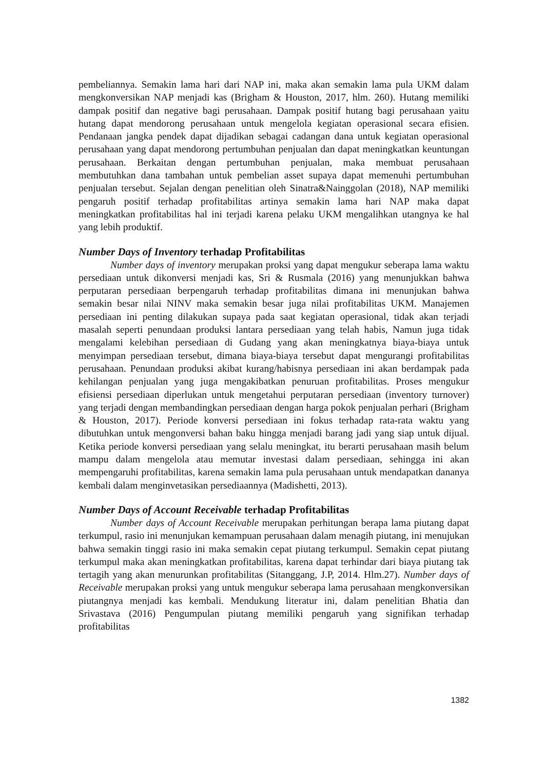pembeliannya. Semakin lama hari dari NAP ini, maka akan semakin lama pula UKM dalam mengkonversikan NAP menjadi kas (Brigham & Houston, 2017, hlm. 260). Hutang memiliki dampak positif dan negative bagi perusahaan. Dampak positif hutang bagi perusahaan yaitu hutang dapat mendorong perusahaan untuk mengelola kegiatan operasional secara efisien. Pendanaan jangka pendek dapat dijadikan sebagai cadangan dana untuk kegiatan operasional perusahaan yang dapat mendorong pertumbuhan penjualan dan dapat meningkatkan keuntungan perusahaan. Berkaitan dengan pertumbuhan penjualan, maka membuat perusahaan membutuhkan dana tambahan untuk pembelian asset supaya dapat memenuhi pertumbuhan penjualan tersebut. Sejalan dengan penelitian oleh Sinatra&Nainggolan (2018), NAP memiliki pengaruh positif terhadap profitabilitas artinya semakin lama hari NAP maka dapat meningkatkan profitabilitas hal ini terjadi karena pelaku UKM mengalihkan utangnya ke hal yang lebih produktif.
Number Days of Inventory terhadap Profitabilitas
Number days of inventory merupakan proksi yang dapat mengukur seberapa lama waktu persediaan untuk dikonversi menjadi kas, Sri & Rusmala (2016) yang menunjukkan bahwa perputaran persediaan berpengaruh terhadap profitabilitas dimana ini menunjukan bahwa semakin besar nilai NINV maka semakin besar juga nilai profitabilitas UKM. Manajemen persediaan ini penting dilakukan supaya pada saat kegiatan operasional, tidak akan terjadi masalah seperti penundaan produksi lantara persediaan yang telah habis, Namun juga tidak mengalami kelebihan persediaan di Gudang yang akan meningkatnya biaya-biaya untuk menyimpan persediaan tersebut, dimana biaya-biaya tersebut dapat mengurangi profitabilitas perusahaan. Penundaan produksi akibat kurang/habisnya persediaan ini akan berdampak pada kehilangan penjualan yang juga mengakibatkan penuruan profitabilitas. Proses mengukur efisiensi persediaan diperlukan untuk mengetahui perputaran persediaan (inventory turnover) yang terjadi dengan membandingkan persediaan dengan harga pokok penjualan perhari (Brigham & Houston, 2017). Periode konversi persediaan ini fokus terhadap rata-rata waktu yang dibutuhkan untuk mengonversi bahan baku hingga menjadi barang jadi yang siap untuk dijual. Ketika periode konversi persediaan yang selalu meningkat, itu berarti perusahaan masih belum mampu dalam mengelola atau memutar investasi dalam persediaan, sehingga ini akan mempengaruhi profitabilitas, karena semakin lama pula perusahaan untuk mendapatkan dananya kembali dalam menginvetasikan persediaannya (Madishetti, 2013).
Number Days of Account Receivable terhadap Profitabilitas
Number days of Account Receivable merupakan perhitungan berapa lama piutang dapat terkumpul, rasio ini menunjukan kemampuan perusahaan dalam menagih piutang, ini menujukan bahwa semakin tinggi rasio ini maka semakin cepat piutang terkumpul. Semakin cepat piutang terkumpul maka akan meningkatkan profitabilitas, karena dapat terhindar dari biaya piutang tak tertagih yang akan menurunkan profitabilitas (Sitanggang, J.P, 2014. Hlm.27). Number days of Receivable merupakan proksi yang untuk mengukur seberapa lama perusahaan mengkonversikan piutangnya menjadi kas kembali. Mendukung literatur ini, dalam penelitian Bhatia dan Srivastava (2016) Pengumpulan piutang memiliki pengaruh yang signifikan terhadap profitabilitas
1382